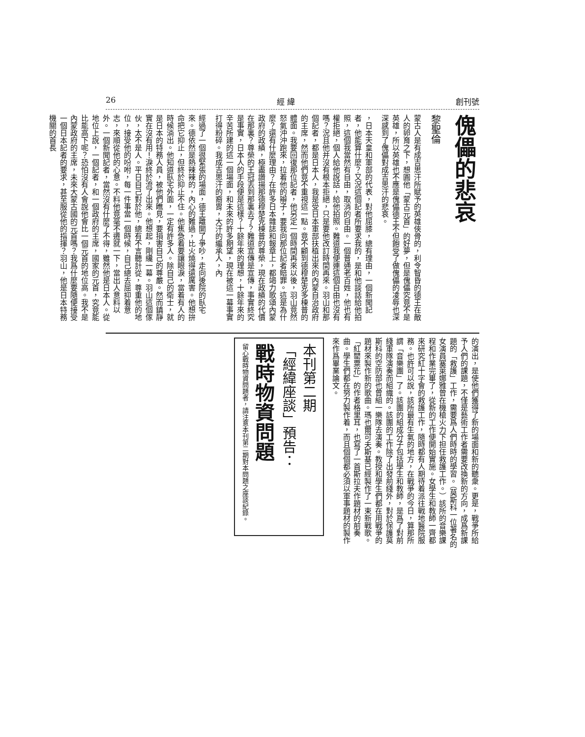26 經 緯 創刊號
傀儡的悲哀
黎聖倫
蒙古人是有成吉思汗所賦予的英雄俠骨的，利令智昏的德王在敵人的卵育之下，想圓他「蒙古元首」的好夢，但是傀儡究竟不是英雄，所以英雄也不應是傀儡德王不但飽受了做傀儡的凌辱也深深感到了傀儡對成吉思汗的悲哀。
，日本天皇和軍部的代表，對他屈膝，總有理由，一個新聞記者，他能算什麼？又況這個記者所要求我的，是和他談話給他拍照，這個我當然有自由，取消的自由。一個普通老百姓，他也有權拒絕，個人給他說話，給他拍照。難道我便連這個自由也沒有嗎？況且他并沒有根本拒絕，只是要他改訂時間再來。羽山和那個記者，都是日本人，我是受日本軍部扶植出來的內蒙自治政府的主席，然而他們竟不重視這一點。竟不顧到德穆楚克多棟普的體面。我要回復那位記者，他另定一個時間再來以後，羽山竟然怒氣沖沖跑來，拉着他的辮子，要我向那位記者賠罪。這是為什麼？還有什麼理由？在許多日本雜誌和報章上，都竭力歌頌內蒙政府的政績，極盡讚揚那德穆楚克棟普的尊榮，現在政績的代價在那裏？尊榮的王冠丟到那裏去了？難道宣傳是宣傳，事實終究是事實，日本人的手段便是這樣？十餘年來的理想，十餘年來的辛苦所建的這一個場面，和未來的許多期望，現在被這一幕事實打得粉碎。我成吉思汗的裔胄，大汗的繼承人，內
經過了一個很緊張的場面，德王離開了爭吵，走向後院的臥宅來。德依然是熱辣辣的，內心的難過，比火燒得還厲害。他想拚命把它抑止，但終於抑止不住。他焦急着要讓眼淚，當着有人的時候淌出。他知道臥宅外面，一定有許多人。除自己的衛士，就是日本的特務人員，被他們瞧見，要損害自己的尊嚴。然而鎮靜實在沒有用！淚終於流了出來。他想起，剛纔一幕。羽山這個傢伙，太不是人。平日自己對於他，總有不言聽計從，尊重他的地位，接受他的吩咐，每一件事當一個時候，自己總去屈抑着意志，來順從他的心意。不料他竟毫不遷就一下，當出人意料以外。一個新聞記者，當然沒有什麼了不得，雖然他是日本人。從地位上說，一個記者，和一個政府的主席，國家的元首，究竟能比能高下呢？恐怕沒有人會說他會比一個元首的地位高。我不是內蒙政府的主席，未來大蒙古國的元首嗎？我爲什麼要隨便接受一個日本記者的要求，甚至服從他的指揮？羽山，他是日本特務機關的首長
的演出，是使他們獲得了新的場面和新的聽衆。更是，戰爭所給予人們的課題，不僅是藝術工作者需要改換新的方向，成爲新課題的「救護」工作，需要爲人們時時的學習。（莫斯科一位著名的女演員塞萊娜雅曾在機槍火力下担任救護工作。）該所的音樂課程和作業完畢了，從新的工作便開始實施。女學生和教師一齊都來研究紅十字會的救護工作，隨時都有人期待着派往戰地醫院服務。也許可以說，該所最有生氣的地方，在戰爭的今日，算那所謂「音樂團」了。該團的組成分子包括學生和教師，是爲了對前綫軍隊演奏而組織的。該團的工作除了出發前綫外，對於保護莫斯科的空防部也曾組一樂隊去演奏。教授和學生們都在用戰爭的題材來製作新的歌曲。瑪也爾可夫斯基已經製作了一束新戰歌。「紅罌粟花」的作者格里耳，也寫了一首斯拉夫作題材的前奏曲。學生們都在努力製作着，而且個個都必須以軍事題材的製作來作爲畢業論文。
本刊第二期
「經緯座談」預告：
戰時物資問題
留心戰時物資問題者，請注意本刊第二期對本問題之座談紀錄。